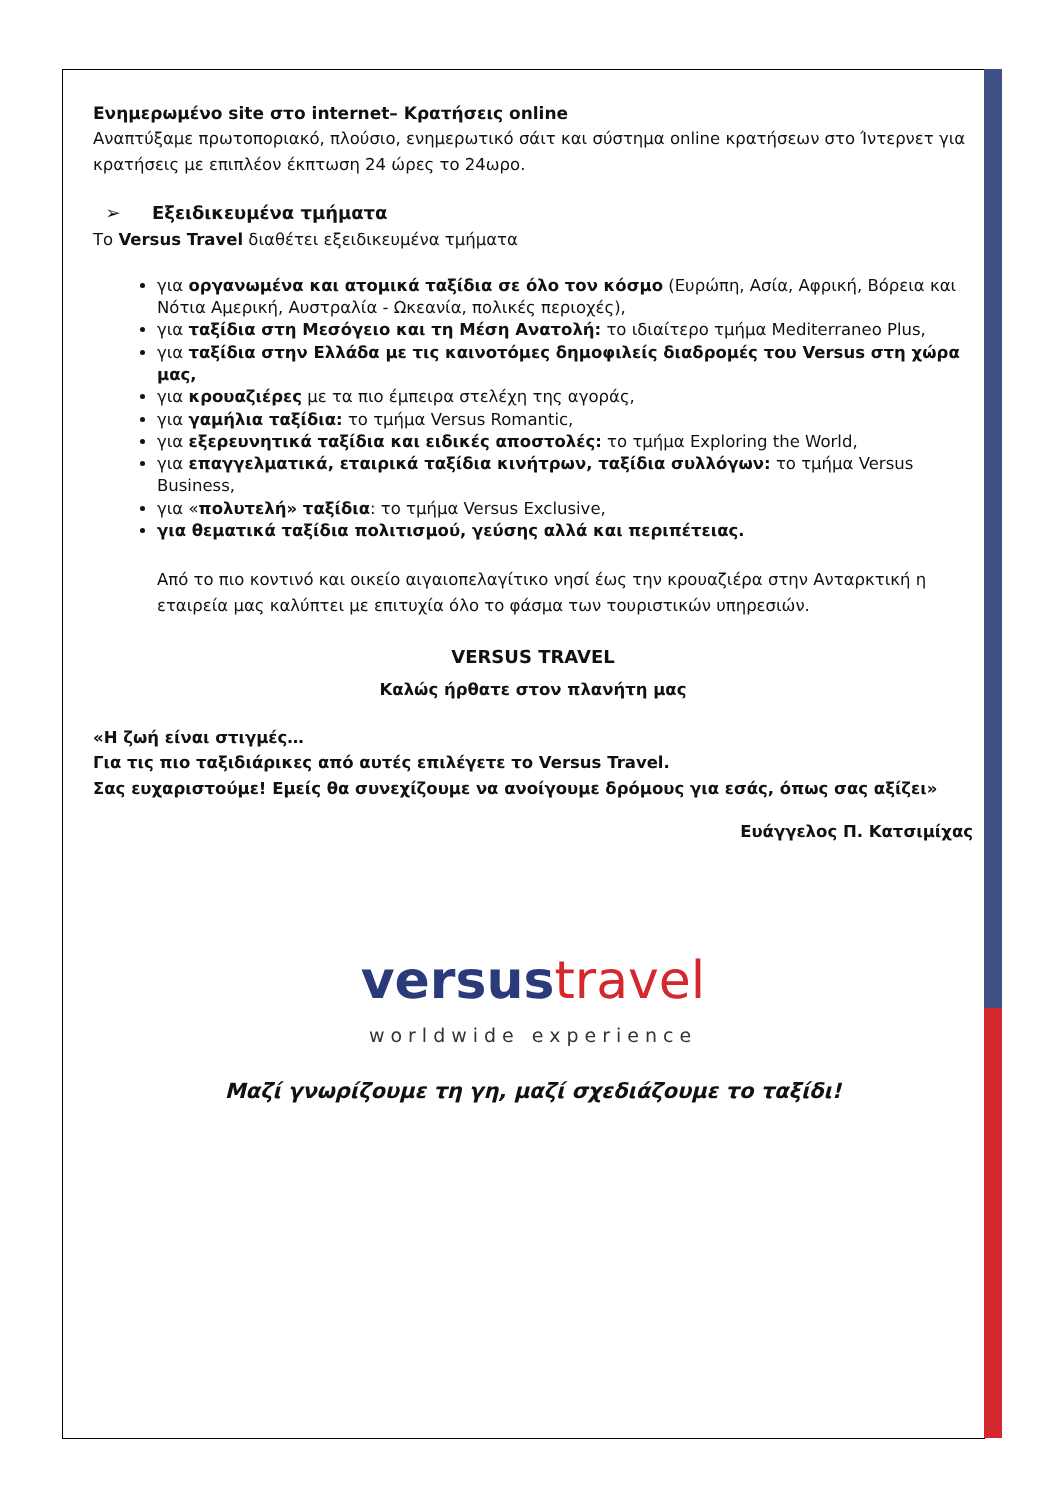Ενημερωμένο site στο internet– Κρατήσεις online
Αναπτύξαμε πρωτοποριακό, πλούσιο, ενημερωτικό σάιτ και σύστημα online κρατήσεων στο Ίντερνετ για κρατήσεις με επιπλέον έκπτωση 24 ώρες το 24ωρο.
➢ Εξειδικευμένα τμήματα
Το Versus Travel διαθέτει εξειδικευμένα τμήματα
για οργανωμένα και ατομικά ταξίδια σε όλο τον κόσμο (Ευρώπη, Ασία, Αφρική, Βόρεια και Νότια Αμερική, Αυστραλία - Ωκεανία, πολικές περιοχές),
για ταξίδια στη Μεσόγειο και τη Μέση Ανατολή: το ιδιαίτερο τμήμα Mediterraneo Plus,
για ταξίδια στην Ελλάδα με τις καινοτόμες δημοφιλείς διαδρομές του Versus στη χώρα μας,
για κρουαζιέρες με τα πιο έμπειρα στελέχη της αγοράς,
για γαμήλια ταξίδια: το τμήμα Versus Romantic,
για εξερευνητικά ταξίδια και ειδικές αποστολές: το τμήμα Exploring the World,
για επαγγελματικά, εταιρικά ταξίδια κινήτρων, ταξίδια συλλόγων: το τμήμα Versus Business,
για «πολυτελή» ταξίδια: το τμήμα Versus Exclusive,
για θεματικά ταξίδια πολιτισμού, γεύσης αλλά και περιπέτειας.
Από το πιο κοντινό και οικείο αιγαιοπελαγίτικο νησί έως την κρουαζιέρα στην Ανταρκτική η εταιρεία μας καλύπτει με επιτυχία όλο το φάσμα των τουριστικών υπηρεσιών.
VERSUS TRAVEL
Καλώς ήρθατε στον πλανήτη μας
«Η ζωή είναι στιγμές…
Για τις πιο ταξιδιάρικες από αυτές επιλέγετε το Versus Travel.
Σας ευχαριστούμε! Εμείς θα συνεχίζουμε να ανοίγουμε δρόμους για εσάς, όπως σας αξίζει»
Ευάγγελος Π. Κατσιμίχας
versus travel
worldwide experience
Μαζί γνωρίζουμε τη γη, μαζί σχεδιάζουμε το ταξίδι!